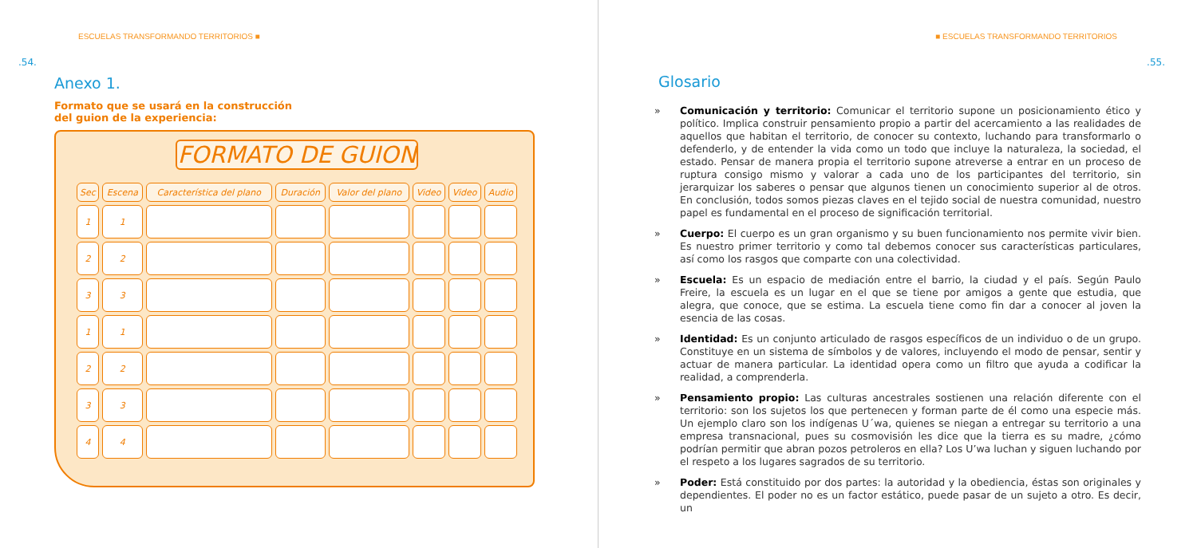ESCUELAS TRANSFORMANDO TERRITORIOS ■
.54.
Anexo 1.
Formato que se usará en la construcción del guion de la experiencia:
FORMATO DE GUION
| Sec | Escena | Característica del plano | Duración | Valor del plano | Video | Video | Audio |
| --- | --- | --- | --- | --- | --- | --- | --- |
| 1 | 1 | | | | | | |
| 2 | 2 | | | | | | |
| 3 | 3 | | | | | | |
| 1 | 1 | | | | | | |
| 2 | 2 | | | | | | |
| 3 | 3 | | | | | | |
| 4 | 4 | | | | | | |
■ ESCUELAS TRANSFORMANDO TERRITORIOS
.55.
Glosario
» Comunicación y territorio: Comunicar el territorio supone un posicionamiento ético y político. Implica construir pensamiento propio a partir del acercamiento a las realidades de aquellos que habitan el territorio, de conocer su contexto, luchando para transformarlo o defenderlo, y de entender la vida como un todo que incluye la naturaleza, la sociedad, el estado. Pensar de manera propia el territorio supone atreverse a entrar en un proceso de ruptura consigo mismo y valorar a cada uno de los participantes del territorio, sin jerarquizar los saberes o pensar que algunos tienen un conocimiento superior al de otros. En conclusión, todos somos piezas claves en el tejido social de nuestra comunidad, nuestro papel es fundamental en el proceso de significación territorial.
» Cuerpo: El cuerpo es un gran organismo y su buen funcionamiento nos permite vivir bien. Es nuestro primer territorio y como tal debemos conocer sus características particulares, así como los rasgos que comparte con una colectividad.
» Escuela: Es un espacio de mediación entre el barrio, la ciudad y el país. Según Paulo Freire, la escuela es un lugar en el que se tiene por amigos a gente que estudia, que alegra, que conoce, que se estima. La escuela tiene como fin dar a conocer al joven la esencia de las cosas.
» Identidad: Es un conjunto articulado de rasgos específicos de un individuo o de un grupo. Constituye en un sistema de símbolos y de valores, incluyendo el modo de pensar, sentir y actuar de manera particular. La identidad opera como un filtro que ayuda a codificar la realidad, a comprenderla.
» Pensamiento propio: Las culturas ancestrales sostienen una relación diferente con el territorio: son los sujetos los que pertenecen y forman parte de él como una especie más. Un ejemplo claro son los indígenas U´wa, quienes se niegan a entregar su territorio a una empresa transnacional, pues su cosmovisión les dice que la tierra es su madre, ¿cómo podrían permitir que abran pozos petroleros en ella? Los U’wa luchan y siguen luchando por el respeto a los lugares sagrados de su territorio.
» Poder: Está constituido por dos partes: la autoridad y la obediencia, éstas son originales y dependientes. El poder no es un factor estático, puede pasar de un sujeto a otro. Es decir, un